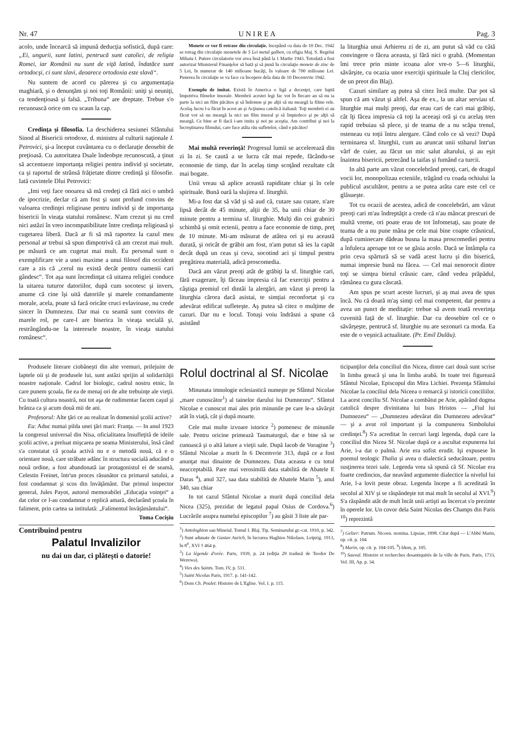Nr. 47 U N I R E A Pag. 3
acolo, unde încearcă să impună deducţia sofistică, după care: „Ei, ungurii, sunt latini, pentrucă sunt catolici, de religia Romei, iar Românii nu sunt de viţă latină, îndatăce sunt ortodocşi, ci sunt slavi, deoarece ortodoxia este slavă“.
Nu suntem de acord cu părerea şi cu argumentaţia maghiară, şi o denunţăm şi noi toţi Românii: uniţi şi neuniţi, ca tendenţioasă şi falsă. „Tribuna“ are dreptate. Trebue s'o recunoască orice om cu scaun la cap.
Credinţa şi filosofia. La deschiderea sesiunei Sfântului Sinod al Bisericii ortodoxe, d. ministru al culturii naţionale I. Petrovici, şi-a început cuvântarea cu o declaraţie deosebit de preţioasă. Cu autoritatea Dsale îndeobşte recunoscută, a ţinut să accentueze importanţa religiei pentru individ şi societate, ca şi raportul de strânsă frăţietate dintre credinţă şi filosofie. Iată cuvintele Dlui Petrovici:
„Imi veţi face onoarea să mă credeţi că fără nici o umbră de ipocrizie, declar că am fost şi sunt profund convins de valoarea credinţei religioase pentru individ şi de importanţa bisericii în vieaţa statului românesc. N'am crezut şi nu cred nici astăzi în vreo incompatibilitate între credinţa religioasă şi cugetarea liberă. Dacă ar fi să mă raportez la cazul meu personal ar trebui să spun dimpotrivă că am crezut mai mult. pe măsură ce am cugetat mai mult. Eu personal sunt o exemplificare vie a unei maxime a unui filosof din occident care a zis că „cerul nu există decât pentru oamenii cari gândesc“. Tot aşa sunt încredinţat că uitarea religiei conduce la uitarea tuturor datoriilor, după cum socotesc şi invers, anume că cine îşi uită datoriile şi marele comandamente morale, acela, poate să facă oricâte cruci evlavioase, nu crede sincer în Dumnezeu. Dar mai cu seamă sunt convins de marele rol, pe care-l are biserica în vieaţa socială şi, restrângându-ne la interesele noastre, în vieaţa statului românesc“.
Monete ce vor fi retrase din circulaţie. Incepând cu data de 10 Dec. 1942 se retrag din circulaţie monetele de 5 Lei metal galben, cu efigia Maj. S. Regelui Mihaiu I. Putere circulatorie vor avea însă până la 1 Martie 1943. Totodată a fost autorizat Ministerul Finanţelor să bată şi să pună în circulaţie monete de zinc de 5 Lei, în numerar de 140 milioane bucăţi, în valoare de 700 milioane Lei. Punerea în circulaţie se va face cu începere dela data de 10 Decemvrie 1942.
Exemplu de imitat. Există în America o ligă a decenţei, care luptă împotriva filmelor imorale. Membrii acestei legi fac vot în fiecare an să nu ia parte la nici un film păcătos şi să îndemne şi pe alţii să nu meargă la filme rele. Acelaş lucru l-a făcut în acest an şi Acţiunea catolică italiană: Toţi membrii ei au făcut vot să nu meargă la nici un film imoral şi să împiedece şi pe alţii să meargă. Ce bine ar fi dacă i-am imita şi noi pe aceştia. Am contribui şi noi la încreştinarea filmului, care face atâta rău sufletelor, când e păcătos!
Mai multă reverinţă! Progresul lumii se accelerează din zi în zi. Se caută a se lucra cât mai repede, făcându-se economie de timp, dar în acelaş timp scoţând rezultate cât mai bogate.
Unii vreau să aplice această rapiditate chiar şi în cele spirituale. Bună oară la slujirea sf. liturghii.
Mi-a fost dat să văd şi să aud că, cutare sau cutare, n'are lipsă decât de 45 minute, alţii de 35, ba unii chiar de 30 minute pentru a termina sf. liturghie. Mulţi din cei grabnici schimbă şi omit ectenii, pentru a face economie de timp, preţ de 10 minute. Mi-am măsurat de atâtea ori şi eu această durată, şi oricât de grăbit am fost, n'am putut să ies la capăt decât după un ceas şi ceva, socotind aci şi timpul pentru pregătirea materială, adică proscomedia.
Dacă am văzut preoţi atât de grăbiţi la sf. liturghie cari, fără exagerare, îţi făceau impresia că fac exerciţii pentru a câştiga premiul cel dintâi la alergări, am văzut şi preoţi la liturghia cărora dacă asistai, te simţiai reconfortat şi cu adevărat edificat sufleteşte. Aş putea să citez o mulţime de cazuri. Dar nu e locul. Totuşi voiu îndrăsni a spune că asistând
la liturghia unui Arhiereu zi de zi, am putut să văd cu câtă convingere o făcea aceasta, şi fără nici o grabă. (Momentan îmi trece prin minte icoana alor vre-o 5—6 liturghii, săvârşite, cu ocazia unor exerciţii spirituale la Cluj clericilor, de un preot din Blaj).
Cazuri similare aş putea să citez încă multe. Dar pot să spun că am văzut şi altfel. Aşa de ex., la un altar serviau sf. liturghie mai mulţi preoţi, dar erau cari de cari mai grăbiţi, cât îţi făcea impresia că toţi la aceeaşi oră şi cu acelaş tren rapid trebuiau să plece, şi de teama de a nu scăpa trenul, osteneau cu toţii întru alergare. Când colo ce să vezi? După terminarea sf. liturghii, cum au aruncat unii stiharul într'un vârf de cuier, au făcut un mic salut altarului, şi au eşit înaintea bisericii, petrecând la taifas şi fumând ca turcii.
In altă parte am văzut concelebrând preoţi, cari, de dragul vocii lor, monopolizau ecteniile, trăgând cu coada ochiului la publicul ascultător, pentru a se putea arăta care este cel ce glăsueşte.
Tot cu ocazii de acestea, adică de concelebrări, am văzut preoţi cari m'au îndreptăţit a crede că n'au mâncat prescuri de multă vreme, ori poate erau de tot înfometaţi, sau poate de teama de a nu pune mâna pe cele mai bine coapte crâsnicul, după cuminecare dădeau busna la masa proscomediei pentru a înfuleca aproape tot ce se găsia acolo. Dacă se întâmpla ca prin ceva spărtură să se vadă acest lucru şi din biserică, numai impresie bună nu făcea. — Cel mai nenorocit dintre toţi se simţea bietul crâsnic care, când vedea prăpădul, rămânea cu gura căscată.
Am spus pe scurt aceste lucruri, şi aş mai avea de spus încă. Nu că doară m'aş simţi cel mai competent, dar pentru a avea un punct de meditaţie: trebue să avem toată reverinţa cuvenită faţă de sf. liturghie. Dar cu deosebire cel ce o săvârşeşte, pentrucă sf. liturghie nu are sezonuri ca moda. Ea este de o veşnică actualitate. (Pr. Emil Dulău).
Produsele literare ciobăneşti din alte vremuri, prilejuite de laptele oii şi de produsele lui, sunt astăzi sprijin al solidarităţii noastre naţionale. Cadrul lor biologic, cadrul nostru etnic, în care punem şcoala, fie ea de menaj ori de alte trebuinţe ale vieţii. Cu toată cultura noastră, noi tot aşa de rudimentar facem caşul şi brânza ca şi acum două mii de ani.
Profesorul: Alte ţări ce au realizat în domeniul şcolii active?
Eu: Aduc numai pilda unei ţări mari: Franţa. — In anul 1923 la congresul universal din Nisa, oficialitatea însufleţită de ideile şcolii active, a preluat mişcarea pe seama Ministerului, însă când s'a constatat că şcoala activă nu e o metodă nouă, că e o orientare nouă, care străbate adânc în structura socială aducând o nouă ordine, a fost abandonată iar protagonistul ei de seamă, Celestin Freinet, într'un proces răsunător cu primarul satului, a fost condamnat şi scos din învăţământ. Dar primul inspector general, Jules Payot, autorul memorabilei „Educaţia voinţei“ a dat celor ce l-au condamnat o replică amară, declarând şcoala în faliment, prin cartea sa intitulată: „Falimentul învăţământului“.
Toma Cocişiu
Contribuind pentru
Palatul Invalizilor
nu dai un dar, ci plăteşti o datorie!
Rolul doctrinal al Sf. Nicolae
Minunata imnologie eclesiastică numeşte pe Sfântul Nicolae „mare cunoscător<sup>1</sup>) al tainelor darului lui Dumnezeu“. Sfântul Nicolae e cunoscut mai ales prin minunile pe care le-a săvârşit atât în viaţă, cât şi după moarte.
Cele mai multe izvoare istorice <sup>2</sup>) pomenesc de minunile sale. Pentru oricine primează Taumaturgul, dar e bine să se cunoască şi o altă lature a vieţii sale. După Iacob de Voragine <sup>3</sup>) Sfântul Nicolae a murit în 6 Decemvrie 313, după ce a fost anunţat mai dinainte de Dumnezeu. Data aceasta e cu totul neacceptabilă. Pare mai verosimilă data stabilită de Abatele E Daras <sup>4</sup>), anul 327, saa data stabilită de Abatele Marin <sup>5</sup>), anul 340, sau chiar
In tot cazul Sfântul Nicolae a murit după conciliul dela Nicea (325), prezidat de legatul papal Osius de Cordova.<sup>6</sup>) Lucrările asupra numelui episcopilor <sup>7</sup>) au găsit 3 liste ale par-
<sup>1</sup>) Antologhion sau Mineiul. Tomul I. Blaj. Tip. Seminarului gr.-cat. 1910, p. 342.
<sup>2</sup>) Sunt adunate de Gustav Aurich, în lucrarea Haghios Nikolaos. Leipzig. 1913, în 8<sup>0</sup>, XVI † 464 p.
<sup>3</sup>) La légende d'orée. Paris, 1939, p. 24 (ediţia 29 tradusă de Teodor De Wezewa).
<sup>4</sup>) Vies des Saints. Tom. IV, p. 511.
<sup>5</sup>) Saint Nicolas Paris, 1917. p. 141-142.
<sup>6</sup>) Dom Ch. Poulet: Histoire de L'Eglise. Vol. I. p. 115.
ticipanţilor dela conciliul din Nicea, dintre cari două sunt scrise în limba greacă şi una în limba arabă. In toate trei figurează Sfântul Nicolae, Episcopul din Mira Lichiei. Prezenţa Sfântului Nicolae la conciliul dela Niceea o remarcă şi istoricii conciliilor. La acest conciliu Sf. Nicolae a combătut pe Arie, apărând dogma catolică despre divinitatea lui Isus Hristos — „Fiul lui Dumnezeu“ — „Dumnezeu adevărat din Dumnezeu adevărat“ — şi a avut rol important şi la compunerea Simbolului credinţei.<sup>8</sup>) S'a acreditat în cercuri largi legenda, după care la conciliul din Nicea Sf. Nicolae după ce a ascultat expunerea lui Arie, i-a dat o palmă. Arie era sofist erudit. Işi expusese în poemul teologic Thalia şi avea o dialectică seducătoare, pentru susţinerea tezei sale. Legenda vrea să spună că Sf. Nicolae era foarte credincios, dar neavând argumente dialectice la nivelul lui Arie, l-a lovit peste obraz. Legenda începe a fi acreditată în secolul al XIV şi se răspândeşte tot mai mult în secolul al XVI.<sup>9</sup>) S'a răspândit atât de mult încât unii artişti au încercat s'o prezinte în operele lor. Un covor dela Saint Nicolas des Champs din Paris <sup>10</sup>) reprezintă
<sup>7</sup>) Gelzer: Patrum. Nicoen. nomina. Lipsiae, 1898. Citat după — L'Abbé Marin, op. cit. p. 104
<sup>8</sup>) Marin, op. cit. p. 104-105. <sup>9</sup>) Idem, p. 105.
<sup>10</sup>) Sauval. Histoire et recherches desantiquités de la ville de Paris. Paris, 1733, Vol. III, Ap. p. 34.